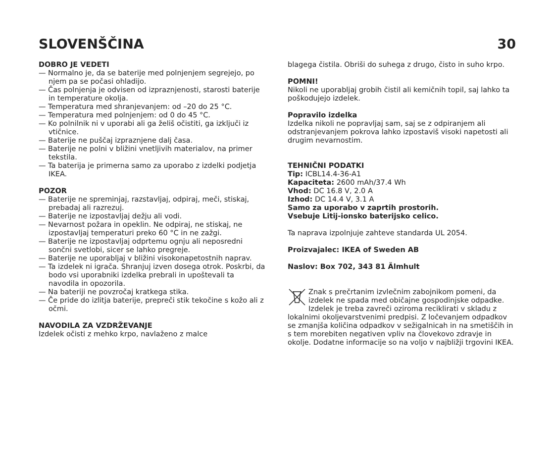SLOVENŠČINA 30
DOBRO JE VEDETI
— Normalno je, da se baterije med polnjenjem segrejejo, po njem pa se počasi ohladijo.
— Čas polnjenja je odvisen od izpraznjenosti, starosti baterije in temperature okolja.
— Temperatura med shranjevanjem: od –20 do 25 °C.
— Temperatura med polnjenjem: od 0 do 45 °C.
— Ko polnilnik ni v uporabi ali ga želiš očistiti, ga izklјuči iz vtičnice.
— Baterije ne puščaj izpraznjene dalj časa.
— Baterije ne polni v bližini vnetljivih materialov, na primer tekstila.
— Ta baterija je primerna samo za uporabo z izdelki podjetja IKEA.
POZOR
— Baterije ne spreminjaj, razstavljaj, odpiraj, meči, stiskaj, prebadaj ali razrezuj.
— Baterije ne izpostavljaj dežju ali vodi.
— Nevarnost požara in opeklin. Ne odpiraj, ne stiskaj, ne izpostavljaj temperaturi preko 60 °C in ne zažgi.
— Baterije ne izpostavljaj odprtemu ognju ali neposredni sončni svetlobi, sicer se lahko pregreje.
— Baterije ne uporabljaj v bližini visokonapetostnih naprav.
— Ta izdelek ni igrača. Shranjuj izven dosega otrok. Poskrbi, da bodo vsi uporabniki izdelka prebrali in upoštevali ta navodila in opozorila.
— Na bateriji ne povzročaj kratkega stika.
— Če pride do izlitja baterije, prepreči stik tekočine s kožo ali z očmi.
NAVODILA ZA VZDRŽEVANJE
Izdelek očisti z mehko krpo, navlaženo z malce
blagega čistila. Obriši do suhega z drugo, čisto in suho krpo.
POMNI!
Nikoli ne uporabljaj grobih čistil ali kemičnih topil, saj lahko ta poškodujejo izdelek.
Popravilo izdelka
Izdelka nikoli ne popravljaj sam, saj se z odpiranjem ali odstranjevanjem pokrova lahko izpostaviš visoki napetosti ali drugim nevarnostim.
TEHNIČNI PODATKI
Tip: ICBL14.4-36-A1
Kapaciteta: 2600 mAh/37.4 Wh
Vhod: DC 16.8 V, 2.0 A
Izhod: DC 14.4 V, 3.1 A
Samo za uporabo v zaprtih prostorih.
Vsebuje Litij-ionsko baterijsko celico.
Ta naprava izpolnjuje zahteve standarda UL 2054.
Proizvajalec: IKEA of Sweden AB
Naslov: Box 702, 343 81 Älmhult
Znak s prečrtanim izvlečnim zabojnikom pomeni, da izdelek ne spada med običajne gospodinjske odpadke. Izdelek je treba zavreči oziroma reciklirati v skladu z lokalnimi okoljevarstvenimi predpisi. Z ločevanjem odpadkov se zmanjša količina odpadkov v sežigalnicah in na smetiščih in s tem morebiten negativen vpliv na človekovo zdravje in okolje. Dodatne informacije so na voljo v najbližji trgovini IKEA.